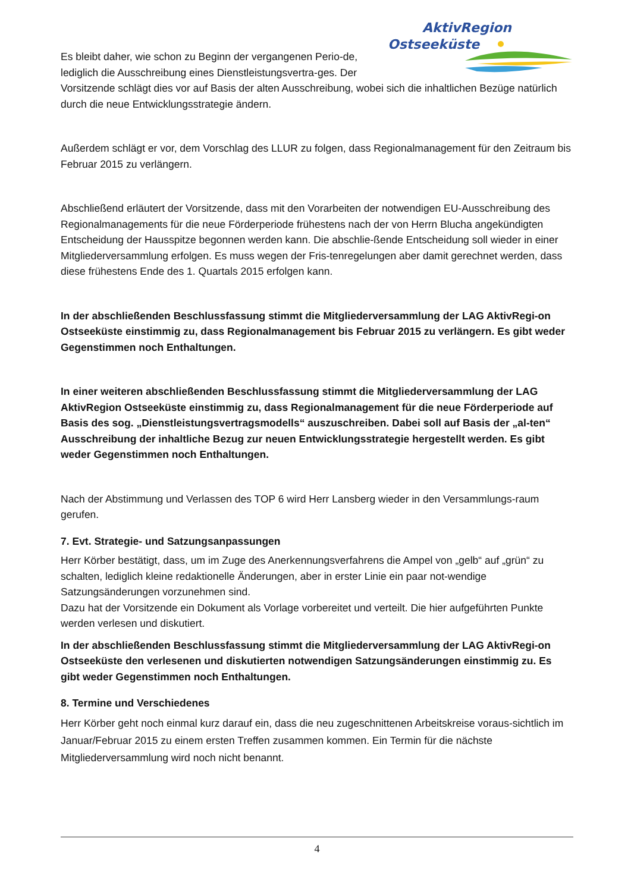AktivRegion
Ostseeküste
Es bleibt daher, wie schon zu Beginn der vergangenen Perio-de, lediglich die Ausschreibung eines Dienstleistungsvertra-ges. Der Vorsitzende schlägt dies vor auf Basis der alten Ausschreibung, wobei sich die inhaltlichen Bezüge natürlich durch die neue Entwicklungsstrategie ändern.
Außerdem schlägt er vor, dem Vorschlag des LLUR zu folgen, dass Regionalmanagement für den Zeitraum bis Februar 2015 zu verlängern.
Abschließend erläutert der Vorsitzende, dass mit den Vorarbeiten der notwendigen EU-Ausschreibung des Regionalmanagements für die neue Förderperiode frühestens nach der von Herrn Blucha angekündigten Entscheidung der Hausspitze begonnen werden kann. Die abschlie-ßende Entscheidung soll wieder in einer Mitgliederversammlung erfolgen. Es muss wegen der Fris-tenregelungen aber damit gerechnet werden, dass diese frühestens Ende des 1. Quartals 2015 erfolgen kann.
In der abschließenden Beschlussfassung stimmt die Mitgliederversammlung der LAG AktivRegi-on Ostseeküste einstimmig zu, dass Regionalmanagement bis Februar 2015 zu verlängern. Es gibt weder Gegenstimmen noch Enthaltungen.
In einer weiteren abschließenden Beschlussfassung stimmt die Mitgliederversammlung der LAG AktivRegion Ostseeküste einstimmig zu, dass Regionalmanagement für die neue Förderperiode auf Basis des sog. „Dienstleistungsvertragsmodells“ auszuschreiben. Dabei soll auf Basis der „al-ten“ Ausschreibung der inhaltliche Bezug zur neuen Entwicklungsstrategie hergestellt werden. Es gibt weder Gegenstimmen noch Enthaltungen.
Nach der Abstimmung und Verlassen des TOP 6 wird Herr Lansberg wieder in den Versammlungs-raum gerufen.
7. Evt. Strategie- und Satzungsanpassungen
Herr Körber bestätigt, dass, um im Zuge des Anerkennungsverfahrens die Ampel von „gelb“ auf „grün“ zu schalten, lediglich kleine redaktionelle Änderungen, aber in erster Linie ein paar not-wendige Satzungsänderungen vorzunehmen sind.
Dazu hat der Vorsitzende ein Dokument als Vorlage vorbereitet und verteilt. Die hier aufgeführten Punkte werden verlesen und diskutiert.
In der abschließenden Beschlussfassung stimmt die Mitgliederversammlung der LAG AktivRegi-on Ostseeküste den verlesenen und diskutierten notwendigen Satzungsänderungen einstimmig zu. Es gibt weder Gegenstimmen noch Enthaltungen.
8. Termine und Verschiedenes
Herr Körber geht noch einmal kurz darauf ein, dass die neu zugeschnittenen Arbeitskreise voraus-sichtlich im Januar/Februar 2015 zu einem ersten Treffen zusammen kommen. Ein Termin für die nächste Mitgliederversammlung wird noch nicht benannt.
4